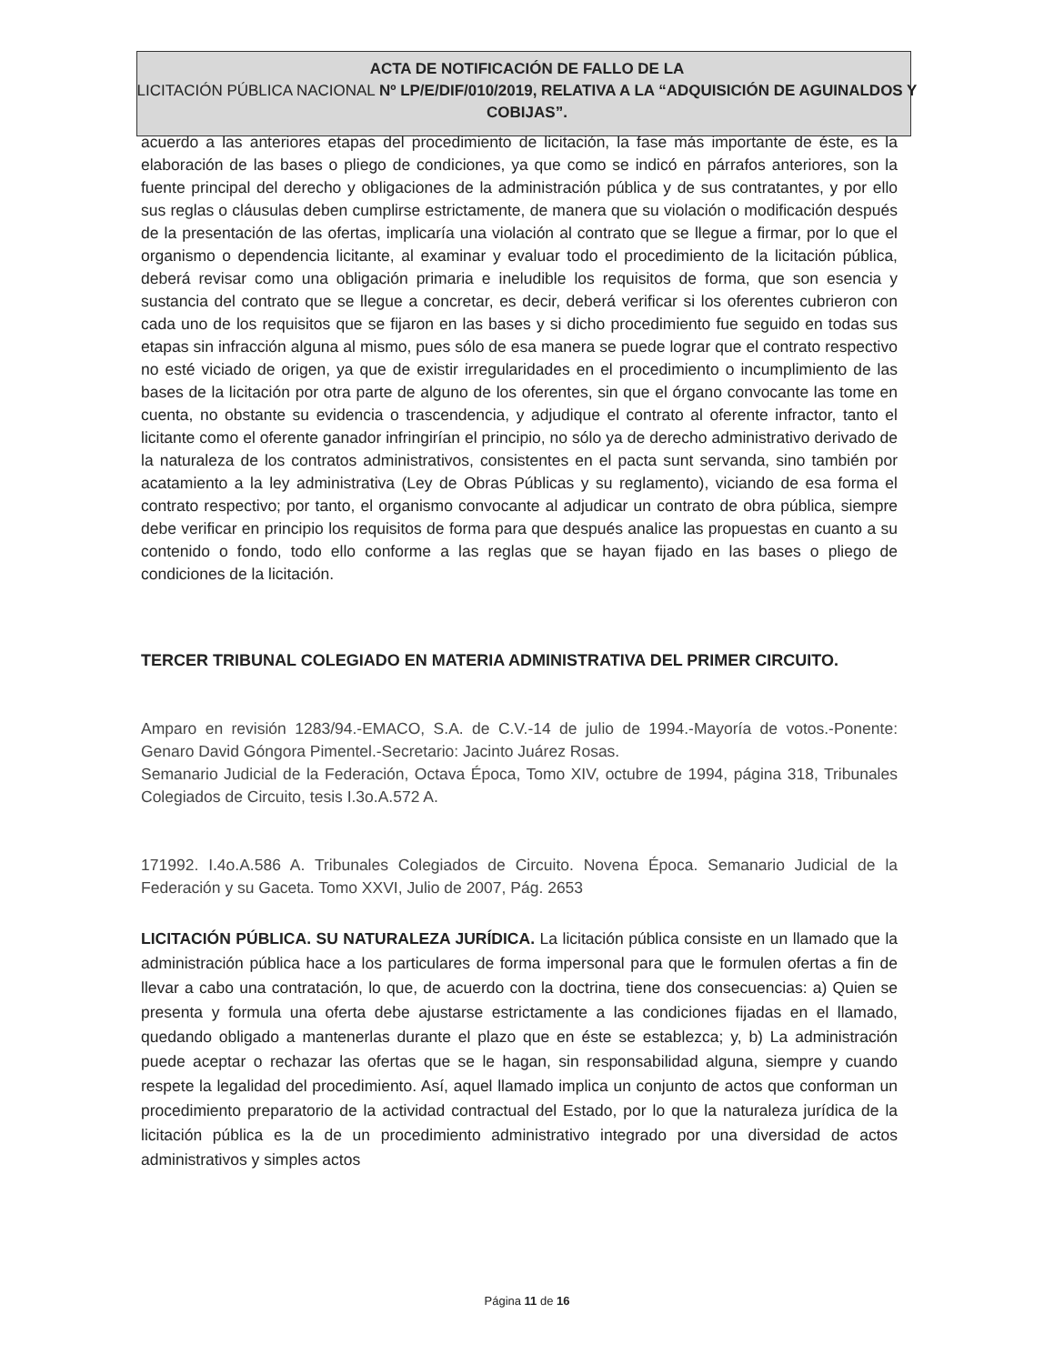ACTA DE NOTIFICACIÓN DE FALLO DE LA
LICITACIÓN PÚBLICA NACIONAL Nº LP/E/DIF/010/2019, RELATIVA A LA “ADQUISICIÓN DE AGUINALDOS Y COBIJAS”.
acuerdo a las anteriores etapas del procedimiento de licitación, la fase más importante de éste, es la elaboración de las bases o pliego de condiciones, ya que como se indicó en párrafos anteriores, son la fuente principal del derecho y obligaciones de la administración pública y de sus contratantes, y por ello sus reglas o cláusulas deben cumplirse estrictamente, de manera que su violación o modificación después de la presentación de las ofertas, implicaría una violación al contrato que se llegue a firmar, por lo que el organismo o dependencia licitante, al examinar y evaluar todo el procedimiento de la licitación pública, deberá revisar como una obligación primaria e ineludible los requisitos de forma, que son esencia y sustancia del contrato que se llegue a concretar, es decir, deberá verificar si los oferentes cubrieron con cada uno de los requisitos que se fijaron en las bases y si dicho procedimiento fue seguido en todas sus etapas sin infracción alguna al mismo, pues sólo de esa manera se puede lograr que el contrato respectivo no esté viciado de origen, ya que de existir irregularidades en el procedimiento o incumplimiento de las bases de la licitación por otra parte de alguno de los oferentes, sin que el órgano convocante las tome en cuenta, no obstante su evidencia o trascendencia, y adjudique el contrato al oferente infractor, tanto el licitante como el oferente ganador infringirían el principio, no sólo ya de derecho administrativo derivado de la naturaleza de los contratos administrativos, consistentes en el pacta sunt servanda, sino también por acatamiento a la ley administrativa (Ley de Obras Públicas y su reglamento), viciando de esa forma el contrato respectivo; por tanto, el organismo convocante al adjudicar un contrato de obra pública, siempre debe verificar en principio los requisitos de forma para que después analice las propuestas en cuanto a su contenido o fondo, todo ello conforme a las reglas que se hayan fijado en las bases o pliego de condiciones de la licitación.
TERCER TRIBUNAL COLEGIADO EN MATERIA ADMINISTRATIVA DEL PRIMER CIRCUITO.
Amparo en revisión 1283/94.-EMACO, S.A. de C.V.-14 de julio de 1994.-Mayoría de votos.-Ponente: Genaro David Góngora Pimentel.-Secretario: Jacinto Juárez Rosas.
Semanario Judicial de la Federación, Octava Época, Tomo XIV, octubre de 1994, página 318, Tribunales Colegiados de Circuito, tesis I.3o.A.572 A.
171992. I.4o.A.586 A. Tribunales Colegiados de Circuito. Novena Época. Semanario Judicial de la Federación y su Gaceta. Tomo XXVI, Julio de 2007, Pág. 2653
LICITACIÓN PÚBLICA. SU NATURALEZA JURÍDICA. La licitación pública consiste en un llamado que la administración pública hace a los particulares de forma impersonal para que le formulen ofertas a fin de llevar a cabo una contratación, lo que, de acuerdo con la doctrina, tiene dos consecuencias: a) Quien se presenta y formula una oferta debe ajustarse estrictamente a las condiciones fijadas en el llamado, quedando obligado a mantenerlas durante el plazo que en éste se establezca; y, b) La administración puede aceptar o rechazar las ofertas que se le hagan, sin responsabilidad alguna, siempre y cuando respete la legalidad del procedimiento. Así, aquel llamado implica un conjunto de actos que conforman un procedimiento preparatorio de la actividad contractual del Estado, por lo que la naturaleza jurídica de la licitación pública es la de un procedimiento administrativo integrado por una diversidad de actos administrativos y simples actos
Página 11 de 16